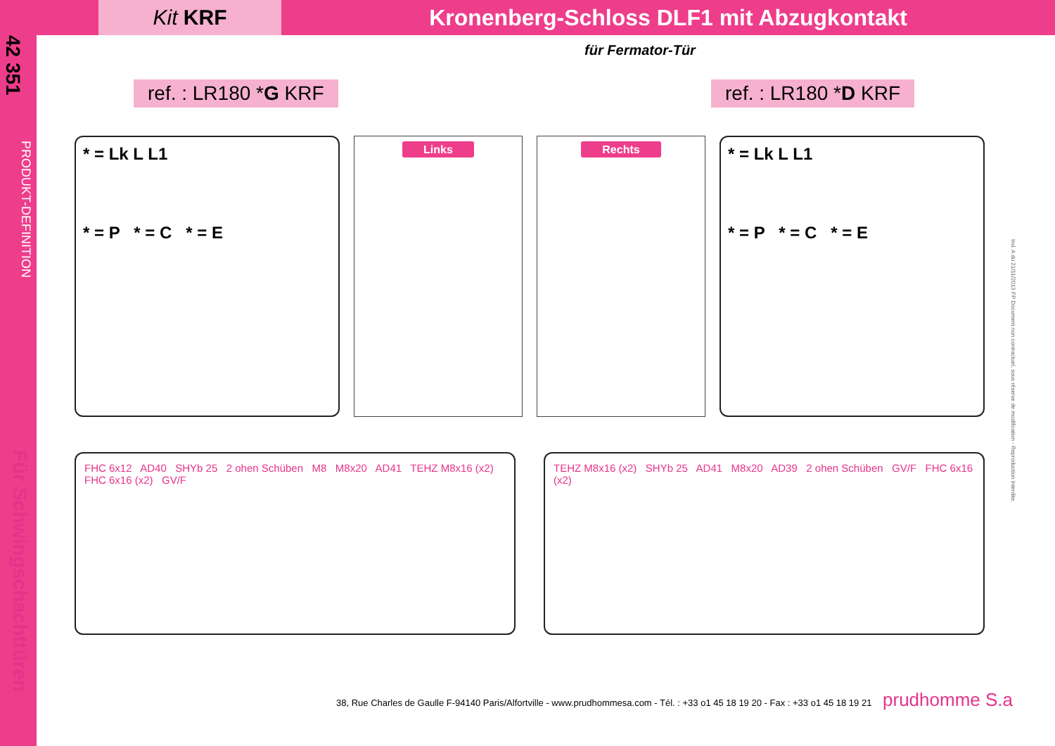42 351
PRODUKT-DEFINITION
Für Schwingschachttüren
Kit KRF
Kronenberg-Schloss DLF1 mit Abzugkontakt
für Fermator-Tür
ref. : LR180 *G KRF ref. : LR180 *D KRF
* = Lk L L1
* = P * = C * = E
Links Rechts
* = Lk L L1
* = P * = C * = E
FHC 6x12 AD40 SHYb 25 2 ohen Schüben M8 M8x20 AD41 TEHZ M8x16 (x2) FHC 6x16 (x2) GV/F
TEHZ M8x16 (x2) SHYb 25 AD41 M8x20 AD39 2 ohen Schüben GV/F FHC 6x16 (x2)
Ind. A du 21/11/2013 FP Document non contractuel, sous réserve de modification - Reproduction interdite.
38, Rue Charles de Gaulle F-94140 Paris/Alfortville - www.prudhommesa.com - Tél. : +33 o1 45 18 19 20 - Fax : +33 o1 45 18 19 21 prudhomme S.a